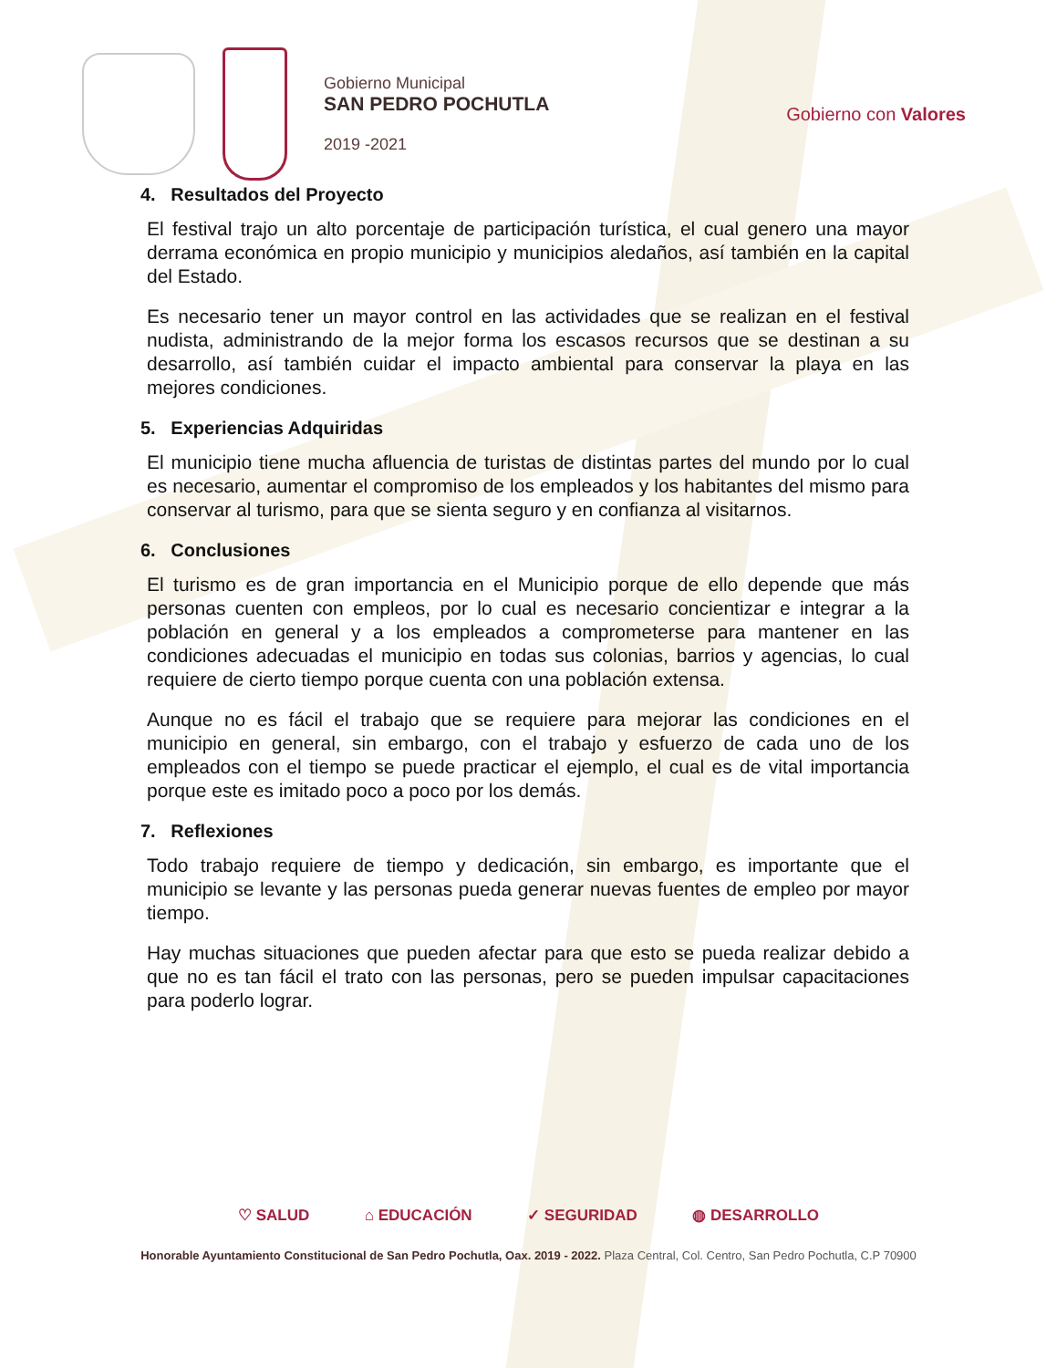Gobierno Municipal
SAN PEDRO POCHUTLA
2019 -2021
Gobierno con Valores
4. Resultados del Proyecto
El festival trajo un alto porcentaje de participación turística, el cual genero una mayor derrama económica en propio municipio y municipios aledaños, así también en la capital del Estado.
Es necesario tener un mayor control en las actividades que se realizan en el festival nudista, administrando de la mejor forma los escasos recursos que se destinan a su desarrollo, así también cuidar el impacto ambiental para conservar la playa en las mejores condiciones.
5. Experiencias Adquiridas
El municipio tiene mucha afluencia de turistas de distintas partes del mundo por lo cual es necesario, aumentar el compromiso de los empleados y los habitantes del mismo para conservar al turismo, para que se sienta seguro y en confianza al visitarnos.
6. Conclusiones
El turismo es de gran importancia en el Municipio porque de ello depende que más personas cuenten con empleos, por lo cual es necesario concientizar e integrar a la población en general y a los empleados a comprometerse para mantener en las condiciones adecuadas el municipio en todas sus colonias, barrios y agencias, lo cual requiere de cierto tiempo porque cuenta con una población extensa.
Aunque no es fácil el trabajo que se requiere para mejorar las condiciones en el municipio en general, sin embargo, con el trabajo y esfuerzo de cada uno de los empleados con el tiempo se puede practicar el ejemplo, el cual es de vital importancia porque este es imitado poco a poco por los demás.
7. Reflexiones
Todo trabajo requiere de tiempo y dedicación, sin embargo, es importante que el municipio se levante y las personas pueda generar nuevas fuentes de empleo por mayor tiempo.
Hay muchas situaciones que pueden afectar para que esto se pueda realizar debido a que no es tan fácil el trato con las personas, pero se pueden impulsar capacitaciones para poderlo lograr.
♡ SALUD ⌂ EDUCACIÓN ✓ SEGURIDAD ◍ DESARROLLO
Honorable Ayuntamiento Constitucional de San Pedro Pochutla, Oax. 2019 - 2022. Plaza Central, Col. Centro, San Pedro Pochutla, C.P 70900